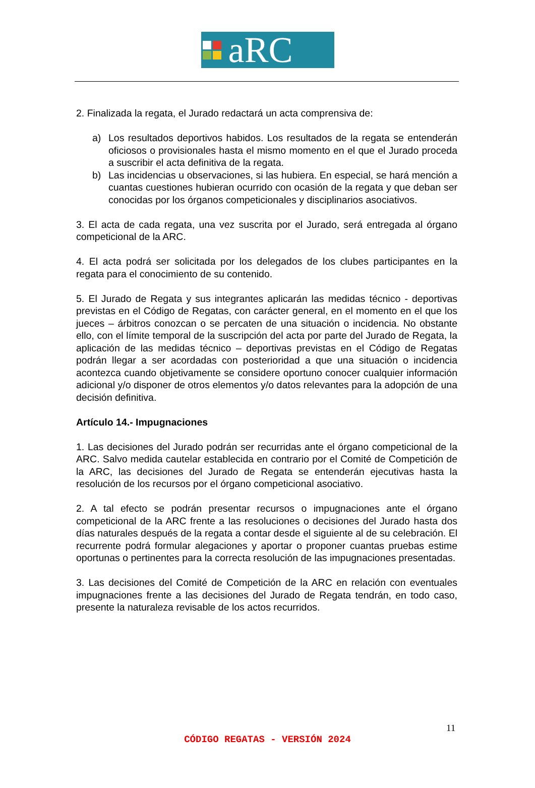aRC
2. Finalizada la regata, el Jurado redactará un acta comprensiva de:
a) Los resultados deportivos habidos. Los resultados de la regata se entenderán oficiosos o provisionales hasta el mismo momento en el que el Jurado proceda a suscribir el acta definitiva de la regata.
b) Las incidencias u observaciones, si las hubiera. En especial, se hará mención a cuantas cuestiones hubieran ocurrido con ocasión de la regata y que deban ser conocidas por los órganos competicionales y disciplinarios asociativos.
3. El acta de cada regata, una vez suscrita por el Jurado, será entregada al órgano competicional de la ARC.
4. El acta podrá ser solicitada por los delegados de los clubes participantes en la regata para el conocimiento de su contenido.
5. El Jurado de Regata y sus integrantes aplicarán las medidas técnico - deportivas previstas en el Código de Regatas, con carácter general, en el momento en el que los jueces – árbitros conozcan o se percaten de una situación o incidencia. No obstante ello, con el límite temporal de la suscripción del acta por parte del Jurado de Regata, la aplicación de las medidas técnico – deportivas previstas en el Código de Regatas podrán llegar a ser acordadas con posterioridad a que una situación o incidencia acontezca cuando objetivamente se considere oportuno conocer cualquier información adicional y/o disponer de otros elementos y/o datos relevantes para la adopción de una decisión definitiva.
Artículo 14.- Impugnaciones
1. Las decisiones del Jurado podrán ser recurridas ante el órgano competicional de la ARC. Salvo medida cautelar establecida en contrario por el Comité de Competición de la ARC, las decisiones del Jurado de Regata se entenderán ejecutivas hasta la resolución de los recursos por el órgano competicional asociativo.
2. A tal efecto se podrán presentar recursos o impugnaciones ante el órgano competicional de la ARC frente a las resoluciones o decisiones del Jurado hasta dos días naturales después de la regata a contar desde el siguiente al de su celebración. El recurrente podrá formular alegaciones y aportar o proponer cuantas pruebas estime oportunas o pertinentes para la correcta resolución de las impugnaciones presentadas.
3. Las decisiones del Comité de Competición de la ARC en relación con eventuales impugnaciones frente a las decisiones del Jurado de Regata tendrán, en todo caso, presente la naturaleza revisable de los actos recurridos.
11
CÓDIGO REGATAS - VERSIÓN 2024